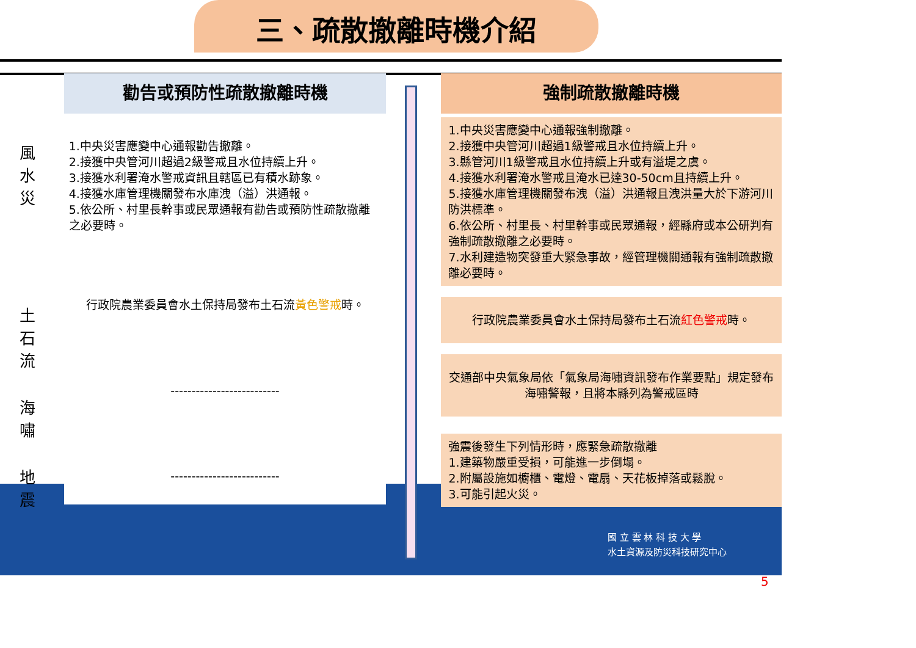三、疏散撤離時機介紹
風
水
災
土
石
流
海
嘯
地
震
勸告或預防性疏散撤離時機
1.中央災害應變中心通報勸告撤離。
2.接獲中央管河川超過2級警戒且水位持續上升。
3.接獲水利署淹水警戒資訊且轄區已有積水跡象。
4.接獲水庫管理機關發布水庫洩（溢）洪通報。
5.依公所、村里長幹事或民眾通報有勸告或預防性疏散撤離之必要時。
行政院農業委員會水土保持局發布土石流黃色警戒時。
--------------------------
--------------------------
強制疏散撤離時機
1.中央災害應變中心通報強制撤離。
2.接獲中央管河川超過1級警戒且水位持續上升。
3.縣管河川1級警戒且水位持續上升或有溢堤之虞。
4.接獲水利署淹水警戒且淹水已達30-50cm且持續上升。
5.接獲水庫管理機關發布洩（溢）洪通報且洩洪量大於下游河川防洪標準。
6.依公所、村里長、村里幹事或民眾通報，經縣府或本公研判有強制疏散撤離之必要時。
7.水利建造物突發重大緊急事故，經管理機關通報有強制疏散撤離必要時。
行政院農業委員會水土保持局發布土石流紅色警戒時。
交通部中央氣象局依「氣象局海嘯資訊發布作業要點」規定發布海嘯警報，且將本縣列為警戒區時
強震後發生下列情形時，應緊急疏散撤離
1.建築物嚴重受損，可能進一步倒塌。
2.附屬設施如櫥櫃、電燈、電扇、天花板掉落或鬆脫。
3.可能引起火災。
國 立 雲 林 科 技 大 學
水土資源及防災科技研究中心
5